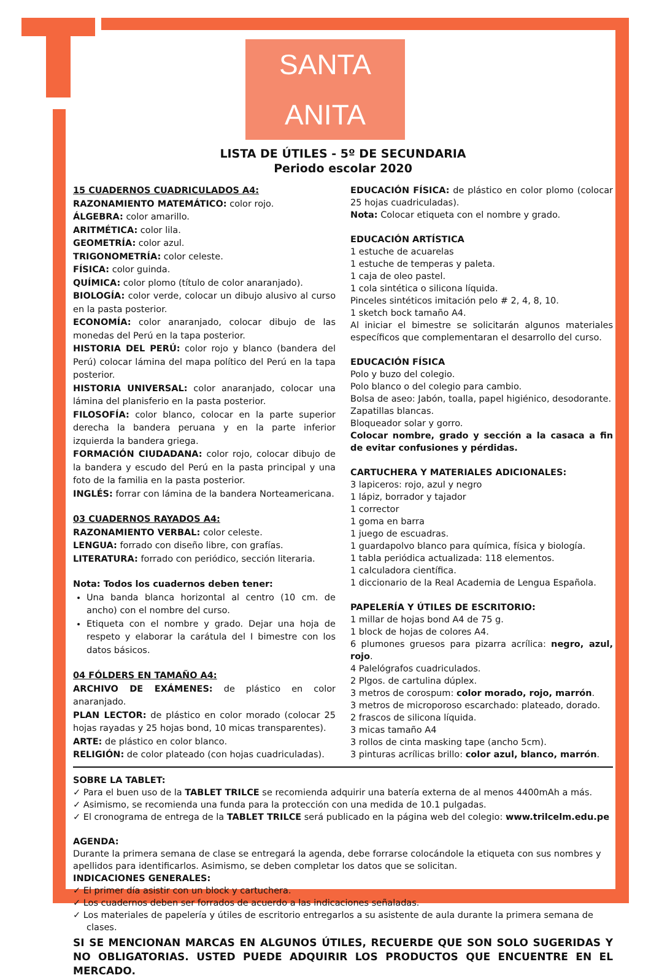SANTA ANITA
LISTA DE ÚTILES - 5º DE SECUNDARIA
Periodo escolar 2020
15 CUADERNOS CUADRICULADOS A4:
RAZONAMIENTO MATEMÁTICO: color rojo.
ÁLGEBRA: color amarillo.
ARITMÉTICA: color lila.
GEOMETRÍA: color azul.
TRIGONOMETRÍA: color celeste.
FÍSICA: color guinda.
QUÍMICA: color plomo (título de color anaranjado).
BIOLOGÍA: color verde, colocar un dibujo alusivo al curso en la pasta posterior.
ECONOMÍA: color anaranjado, colocar dibujo de las monedas del Perú en la tapa posterior.
HISTORIA DEL PERÚ: color rojo y blanco (bandera del Perú) colocar lámina del mapa político del Perú en la tapa posterior.
HISTORIA UNIVERSAL: color anaranjado, colocar una lámina del planisferio en la pasta posterior.
FILOSOFÍA: color blanco, colocar en la parte superior derecha la bandera peruana y en la parte inferior izquierda la bandera griega.
FORMACIÓN CIUDADANA: color rojo, colocar dibujo de la bandera y escudo del Perú en la pasta principal y una foto de la familia en la pasta posterior.
INGLÉS: forrar con lámina de la bandera Norteamericana.
03 CUADERNOS RAYADOS A4:
RAZONAMIENTO VERBAL: color celeste.
LENGUA: forrado con diseño libre, con grafías.
LITERATURA: forrado con periódico, sección literaria.
Nota: Todos los cuadernos deben tener:
Una banda blanca horizontal al centro (10 cm. de ancho) con el nombre del curso.
Etiqueta con el nombre y grado. Dejar una hoja de respeto y elaborar la carátula del I bimestre con los datos básicos.
04 FÓLDERS EN TAMAÑO A4:
ARCHIVO DE EXÁMENES: de plástico en color anaranjado.
PLAN LECTOR: de plástico en color morado (colocar 25 hojas rayadas y 25 hojas bond, 10 micas transparentes).
ARTE: de plástico en color blanco.
RELIGIÓN: de color plateado (con hojas cuadriculadas).
EDUCACIÓN FÍSICA: de plástico en color plomo (colocar 25 hojas cuadriculadas).
Nota: Colocar etiqueta con el nombre y grado.
EDUCACIÓN ARTÍSTICA
1 estuche de acuarelas
1 estuche de temperas y paleta.
1 caja de oleo pastel.
1 cola sintética o silicona líquida.
Pinceles sintéticos imitación pelo # 2, 4, 8, 10.
1 sketch bock tamaño A4.
Al iniciar el bimestre se solicitarán algunos materiales específicos que complementaran el desarrollo del curso.
EDUCACIÓN FÍSICA
Polo y buzo del colegio.
Polo blanco o del colegio para cambio.
Bolsa de aseo: Jabón, toalla, papel higiénico, desodorante.
Zapatillas blancas.
Bloqueador solar y gorro.
Colocar nombre, grado y sección a la casaca a fin de evitar confusiones y pérdidas.
CARTUCHERA Y MATERIALES ADICIONALES:
3 lapiceros: rojo, azul y negro
1 lápiz, borrador y tajador
1 corrector
1 goma en barra
1 juego de escuadras.
1 guardapolvo blanco para química, física y biología.
1 tabla periódica actualizada: 118 elementos.
1 calculadora científica.
1 diccionario de la Real Academia de Lengua Española.
PAPELERÍA Y ÚTILES DE ESCRITORIO:
1 millar de hojas bond A4 de 75 g.
1 block de hojas de colores A4.
6 plumones gruesos para pizarra acrílica: negro, azul, rojo.
4 Palelógrafos cuadriculados.
2 Plgos. de cartulina dúplex.
3 metros de corospum: color morado, rojo, marrón.
3 metros de microporoso escarchado: plateado, dorado.
2 frascos de silicona líquida.
3 micas tamaño A4
3 rollos de cinta masking tape (ancho 5cm).
3 pinturas acrílicas brillo: color azul, blanco, marrón.
SOBRE LA TABLET:
✓ Para el buen uso de la TABLET TRILCE se recomienda adquirir una batería externa de al menos 4400mAh a más.
✓ Asimismo, se recomienda una funda para la protección con una medida de 10.1 pulgadas.
✓ El cronograma de entrega de la TABLET TRILCE será publicado en la página web del colegio: www.trilcelm.edu.pe
AGENDA:
Durante la primera semana de clase se entregará la agenda, debe forrarse colocándole la etiqueta con sus nombres y apellidos para identificarlos. Asimismo, se deben completar los datos que se solicitan.
INDICACIONES GENERALES:
✓ El primer día asistir con un block y cartuchera.
✓ Los cuadernos deben ser forrados de acuerdo a las indicaciones señaladas.
✓ Los materiales de papelería y útiles de escritorio entregarlos a su asistente de aula durante la primera semana de clases.
SI SE MENCIONAN MARCAS EN ALGUNOS ÚTILES, RECUERDE QUE SON SOLO SUGERIDAS Y NO OBLIGATORIAS. USTED PUEDE ADQUIRIR LOS PRODUCTOS QUE ENCUENTRE EN EL MERCADO.